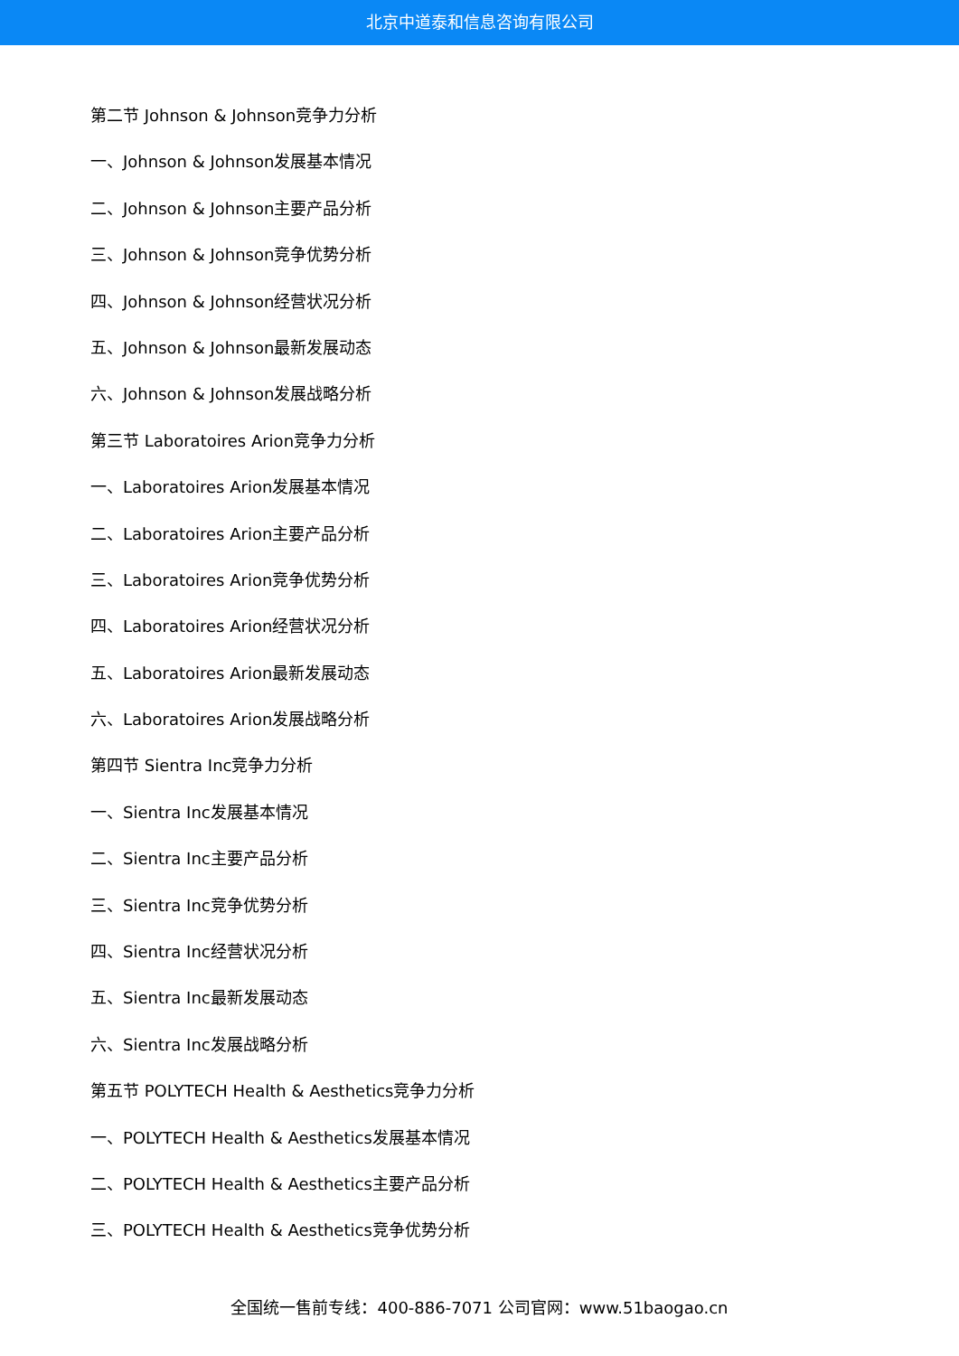北京中道泰和信息咨询有限公司
第二节 Johnson & Johnson竞争力分析
一、Johnson & Johnson发展基本情况
二、Johnson & Johnson主要产品分析
三、Johnson & Johnson竞争优势分析
四、Johnson & Johnson经营状况分析
五、Johnson & Johnson最新发展动态
六、Johnson & Johnson发展战略分析
第三节 Laboratoires Arion竞争力分析
一、Laboratoires Arion发展基本情况
二、Laboratoires Arion主要产品分析
三、Laboratoires Arion竞争优势分析
四、Laboratoires Arion经营状况分析
五、Laboratoires Arion最新发展动态
六、Laboratoires Arion发展战略分析
第四节 Sientra Inc竞争力分析
一、Sientra Inc发展基本情况
二、Sientra Inc主要产品分析
三、Sientra Inc竞争优势分析
四、Sientra Inc经营状况分析
五、Sientra Inc最新发展动态
六、Sientra Inc发展战略分析
第五节 POLYTECH Health & Aesthetics竞争力分析
一、POLYTECH Health & Aesthetics发展基本情况
二、POLYTECH Health & Aesthetics主要产品分析
三、POLYTECH Health & Aesthetics竞争优势分析
全国统一售前专线：400-886-7071 公司官网：www.51baogao.cn